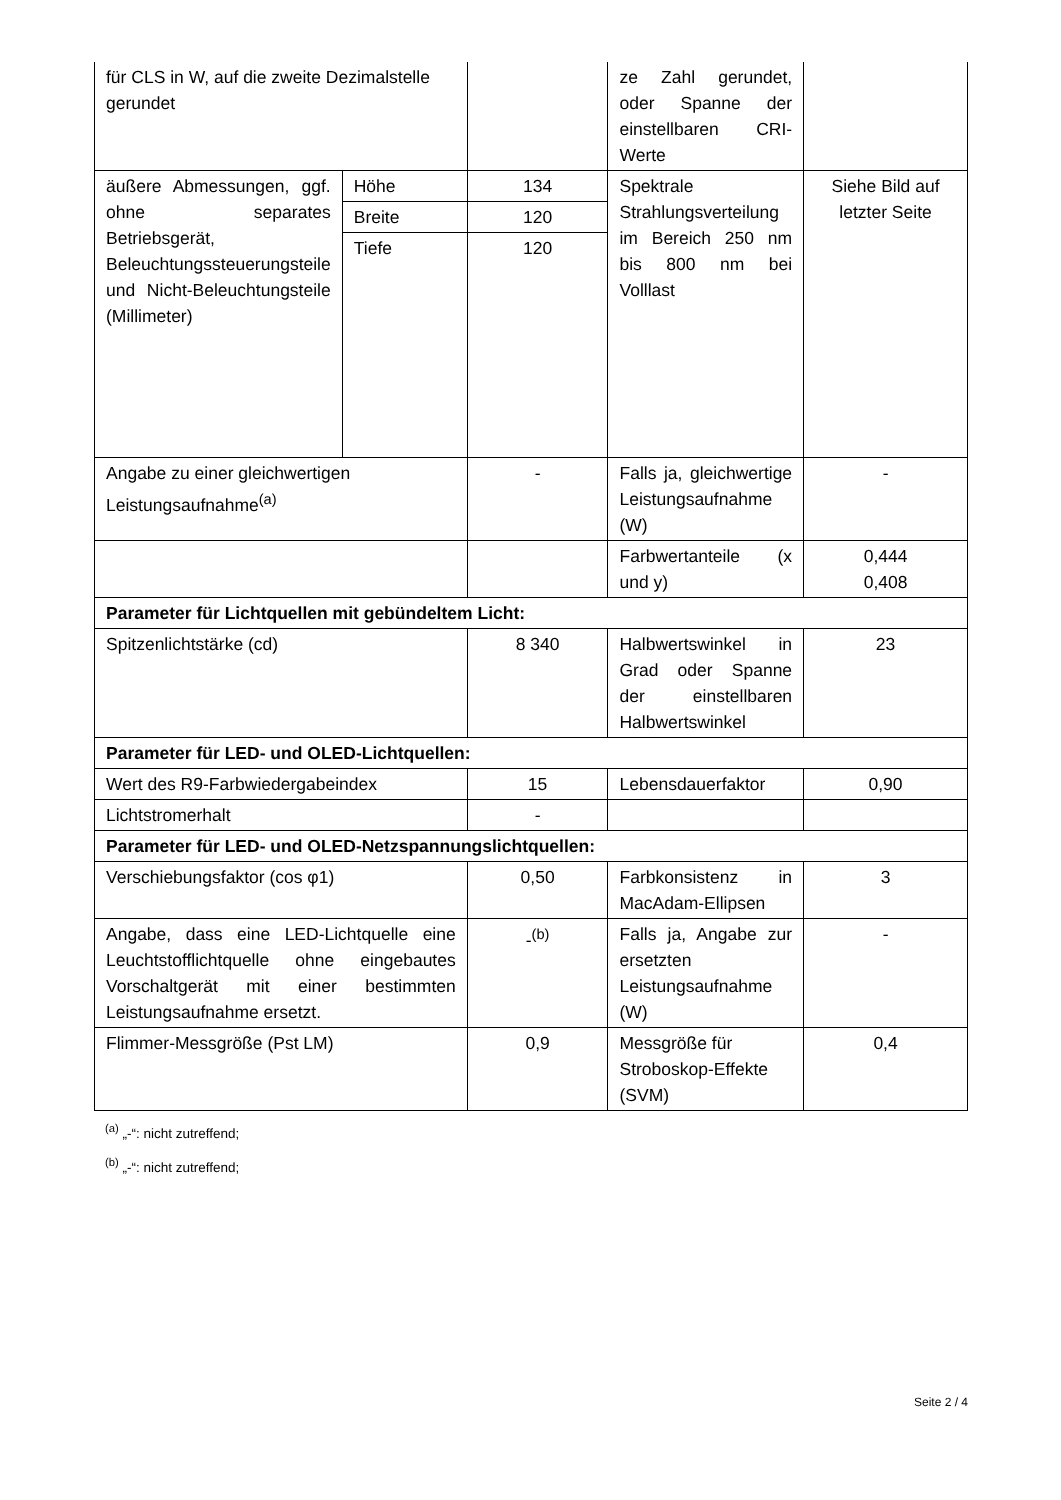| für CLS in W, auf die zweite Dezimalstelle gerundet | | | ze Zahl gerundet, oder Spanne der einstellbaren CRI-Werte | |
| äußere Abmessungen, ggf. ohne separates Betriebsgerät, Beleuchtungssteuerungsteile und Nicht-Beleuchtungsteile (Millimeter) | Höhe | 134 | Spektrale Strahlungsverteilung im Bereich 250 nm bis 800 nm bei Volllast | Siehe Bild auf letzter Seite |
| | Breite | 120 | | |
| | Tiefe | 120 | | |
| Angabe zu einer gleichwertigen Leistungsaufnahme<sup>(a)</sup> | | - | Falls ja, gleichwertige Leistungsaufnahme (W) | - |
| | | | Farbwertanteile (x und y) | 0,444 0,408 |
| Parameter für Lichtquellen mit gebündeltem Licht: | | | | |
| Spitzenlichtstärke (cd) | | 8 340 | Halbwertswinkel in Grad oder Spanne der einstellbaren Halbwertswinkel | 23 |
| Parameter für LED- und OLED-Lichtquellen: | | | | |
| Wert des R9-Farbwiedergabeindex | | 15 | Lebensdauerfaktor | 0,90 |
| Lichtstromerhalt | | - | | |
| Parameter für LED- und OLED-Netzspannungslichtquellen: | | | | |
| Verschiebungsfaktor (cos φ1) | | 0,50 | Farbkonsistenz in MacAdam-Ellipsen | 3 |
| Angabe, dass eine LED-Lichtquelle eine Leuchtstofflichtquelle ohne eingebautes Vorschaltgerät mit einer bestimmten Leistungsaufnahme ersetzt. | | -<sup>(b)</sup> | Falls ja, Angabe zur ersetzten Leistungsaufnahme (W) | - |
| Flimmer-Messgröße (Pst LM) | | 0,9 | Messgröße für Stroboskop-Effekte (SVM) | 0,4 |
<sup>(a)</sup> „-“: nicht zutreffend;
<sup>(b)</sup> „-“: nicht zutreffend;
Seite 2 / 4